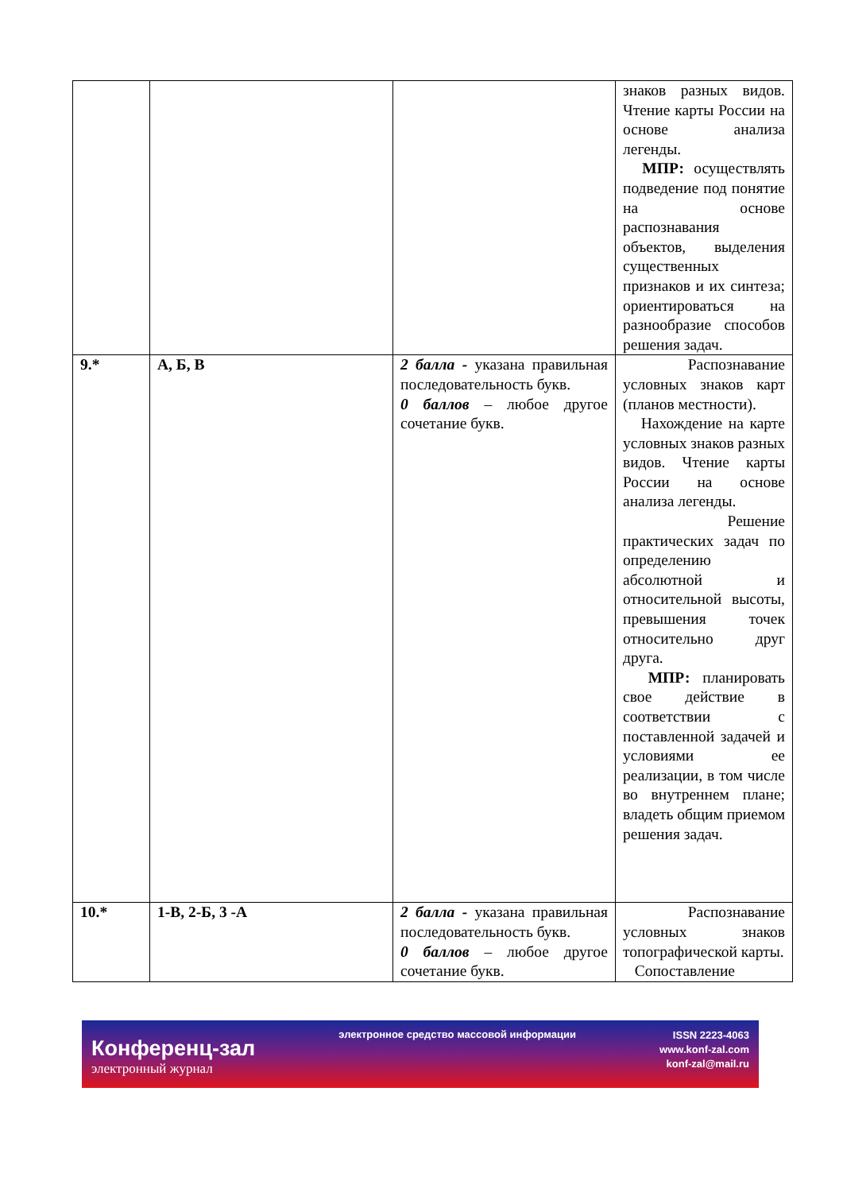| | | | знаков разных видов. Чтение карты России на основе анализа легенды. МПР: осуществлять подведение под понятие на основе распознавания объектов, выделения существенных признаков и их синтеза; ориентироваться на разнообразие способов решения задач. |
| 9.* | А, Б, В | 2 балла - указана правильная последовательность букв. 0 баллов – любое другое сочетание букв. | Распознавание условных знаков карт (планов местности). Нахождение на карте условных знаков разных видов. Чтение карты России на основе анализа легенды. Решение практических задач по определению абсолютной и относительной высоты, превышения точек относительно друг друга. МПР: планировать свое действие в соответствии с поставленной задачей и условиями ее реализации, в том числе во внутреннем плане; владеть общим приемом решения задач. |
| 10.* | 1-В, 2-Б, 3 -А | 2 балла - указана правильная последовательность букв. 0 баллов – любое другое сочетание букв. | Распознавание условных знаков топографической карты. Сопоставление |
Конференц-зал
электронный журнал
электронное средство массовой информации
ISSN 2223-4063
www.konf-zal.com
konf-zal@mail.ru